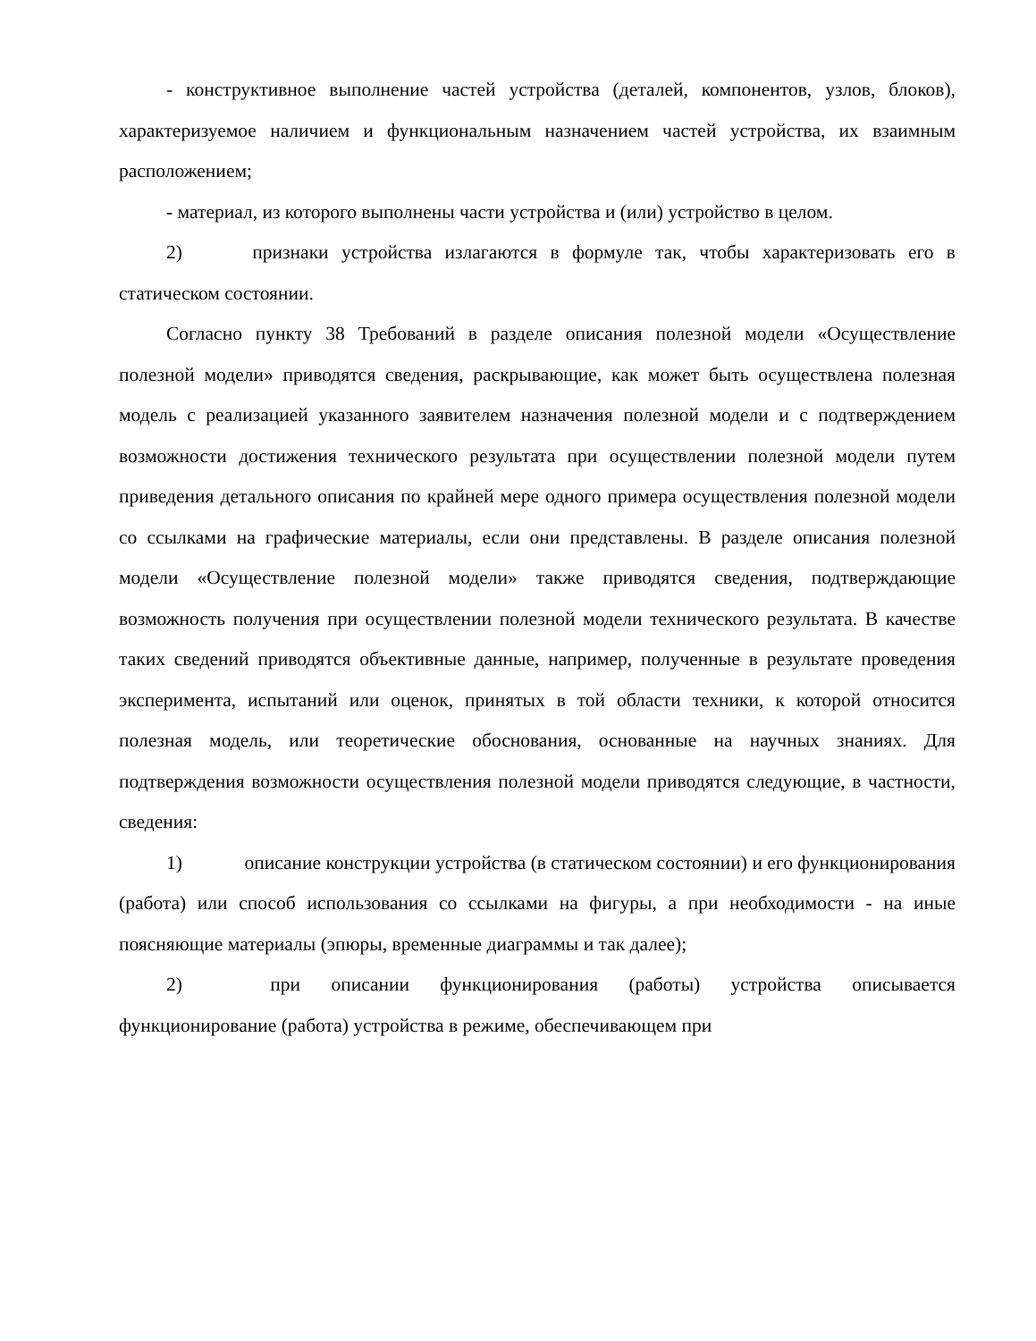- конструктивное выполнение частей устройства (деталей, компонентов, узлов, блоков), характеризуемое наличием и функциональным назначением частей устройства, их взаимным расположением;
- материал, из которого выполнены части устройства и (или) устройство в целом.
2) признаки устройства излагаются в формуле так, чтобы характеризовать его в статическом состоянии.
Согласно пункту 38 Требований в разделе описания полезной модели «Осуществление полезной модели» приводятся сведения, раскрывающие, как может быть осуществлена полезная модель с реализацией указанного заявителем назначения полезной модели и с подтверждением возможности достижения технического результата при осуществлении полезной модели путем приведения детального описания по крайней мере одного примера осуществления полезной модели со ссылками на графические материалы, если они представлены. В разделе описания полезной модели «Осуществление полезной модели» также приводятся сведения, подтверждающие возможность получения при осуществлении полезной модели технического результата. В качестве таких сведений приводятся объективные данные, например, полученные в результате проведения эксперимента, испытаний или оценок, принятых в той области техники, к которой относится полезная модель, или теоретические обоснования, основанные на научных знаниях. Для подтверждения возможности осуществления полезной модели приводятся следующие, в частности, сведения:
1) описание конструкции устройства (в статическом состоянии) и его функционирования (работа) или способ использования со ссылками на фигуры, а при необходимости - на иные поясняющие материалы (эпюры, временные диаграммы и так далее);
2) при описании функционирования (работы) устройства описывается функционирование (работа) устройства в режиме, обеспечивающем при